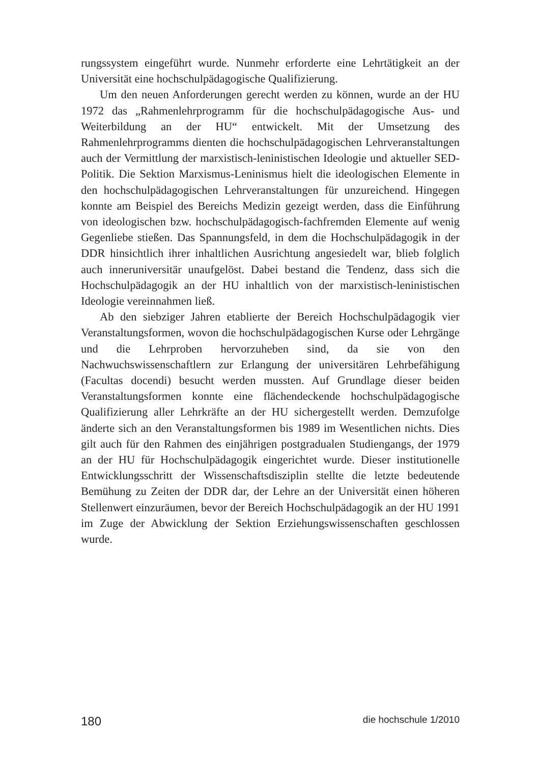rungssystem eingeführt wurde. Nunmehr erforderte eine Lehrtätigkeit an der Universität eine hochschulpädagogische Qualifizierung.
Um den neuen Anforderungen gerecht werden zu können, wurde an der HU 1972 das „Rahmenlehrprogramm für die hochschulpädagogische Aus- und Weiterbildung an der HU“ entwickelt. Mit der Umsetzung des Rahmenlehrprogramms dienten die hochschulpädagogischen Lehrveranstaltungen auch der Vermittlung der marxistisch-leninistischen Ideologie und aktueller SED-Politik. Die Sektion Marxismus-Leninismus hielt die ideologischen Elemente in den hochschulpädagogischen Lehrveranstaltungen für unzureichend. Hingegen konnte am Beispiel des Bereichs Medizin gezeigt werden, dass die Einführung von ideologischen bzw. hochschulpädagogisch-fachfremden Elemente auf wenig Gegenliebe stießen. Das Spannungsfeld, in dem die Hochschulpädagogik in der DDR hinsichtlich ihrer inhaltlichen Ausrichtung angesiedelt war, blieb folglich auch inneruniversitär unaufgelöst. Dabei bestand die Tendenz, dass sich die Hochschulpädagogik an der HU inhaltlich von der marxistisch-leninistischen Ideologie vereinnahmen ließ.
Ab den siebziger Jahren etablierte der Bereich Hochschulpädagogik vier Veranstaltungsformen, wovon die hochschulpädagogischen Kurse oder Lehrgänge und die Lehrproben hervorzuheben sind, da sie von den Nachwuchswissenschaftlern zur Erlangung der universitären Lehrbefähigung (Facultas docendi) besucht werden mussten. Auf Grundlage dieser beiden Veranstaltungsformen konnte eine flächendeckende hochschulpädagogische Qualifizierung aller Lehrkräfte an der HU sichergestellt werden. Demzufolge änderte sich an den Veranstaltungsformen bis 1989 im Wesentlichen nichts. Dies gilt auch für den Rahmen des einjährigen postgradualen Studiengangs, der 1979 an der HU für Hochschulpädagogik eingerichtet wurde. Dieser institutionelle Entwicklungsschritt der Wissenschaftsdisziplin stellte die letzte bedeutende Bemühung zu Zeiten der DDR dar, der Lehre an der Universität einen höheren Stellenwert einzuräumen, bevor der Bereich Hochschulpädagogik an der HU 1991 im Zuge der Abwicklung der Sektion Erziehungswissenschaften geschlossen wurde.
180 die hochschule 1/2010